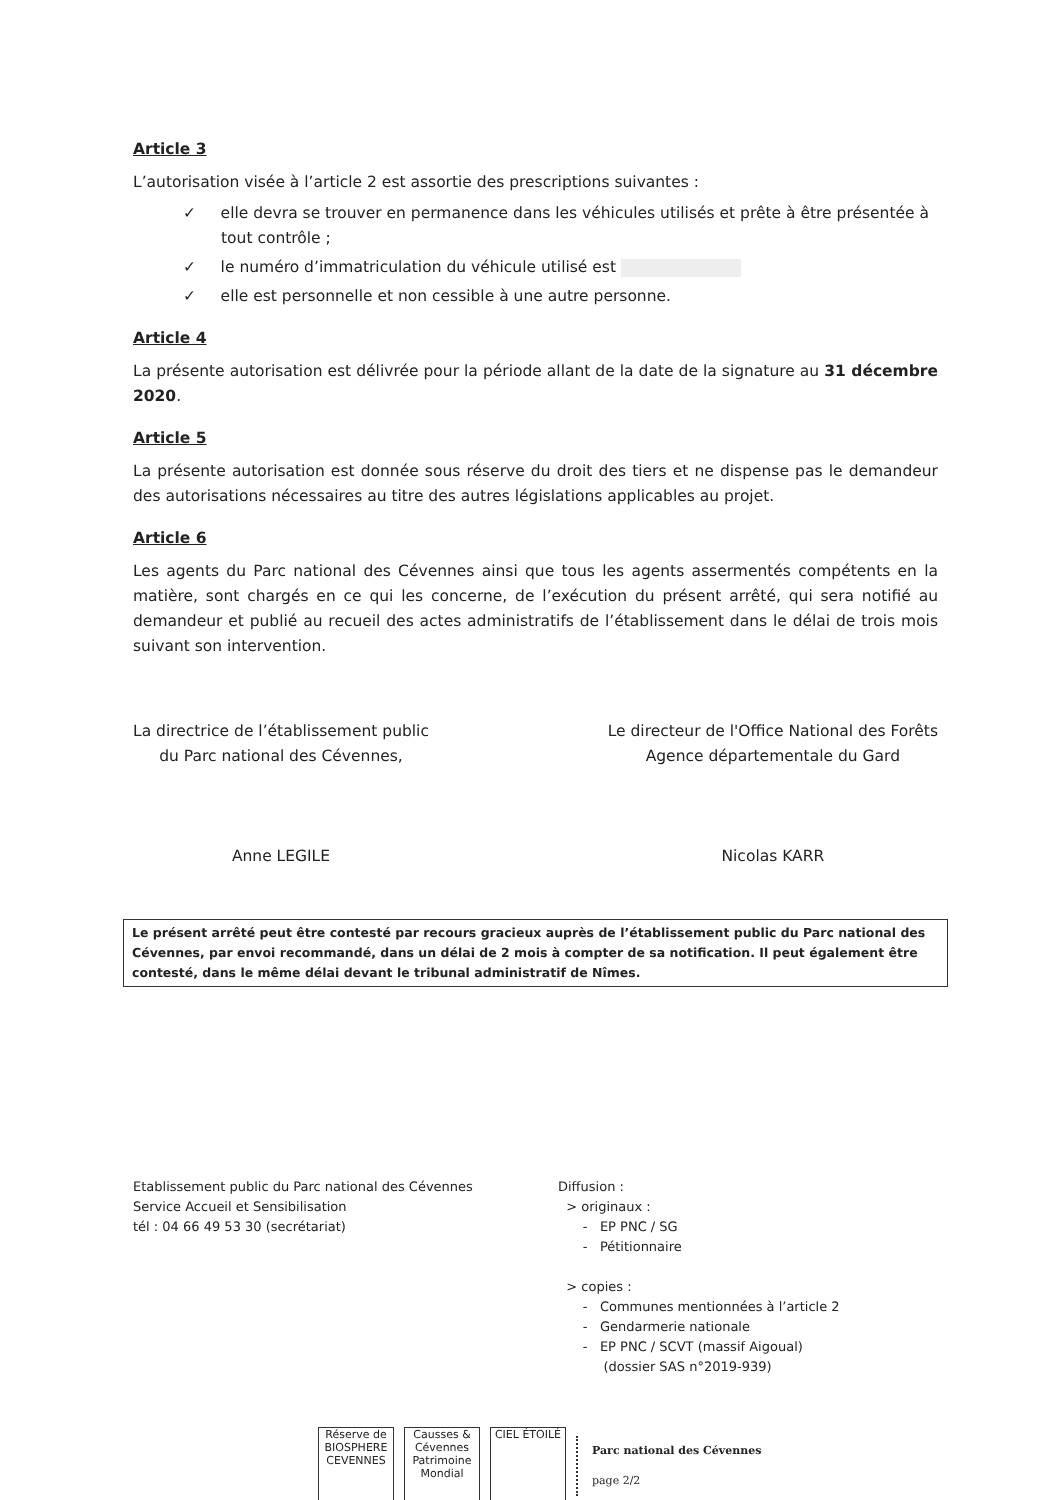Article 3
L’autorisation visée à l’article 2 est assortie des prescriptions suivantes :
✓ elle devra se trouver en permanence dans les véhicules utilisés et prête à être présentée à tout contrôle ;
✓ le numéro d’immatriculation du véhicule utilisé est
✓ elle est personnelle et non cessible à une autre personne.
Article 4
La présente autorisation est délivrée pour la période allant de la date de la signature au 31 décembre 2020.
Article 5
La présente autorisation est donnée sous réserve du droit des tiers et ne dispense pas le demandeur des autorisations nécessaires au titre des autres législations applicables au projet.
Article 6
Les agents du Parc national des Cévennes ainsi que tous les agents assermentés compétents en la matière, sont chargés en ce qui les concerne, de l’exécution du présent arrêté, qui sera notifié au demandeur et publié au recueil des actes administratifs de l’établissement dans le délai de trois mois suivant son intervention.
La directrice de l’établissement public
du Parc national des Cévennes,
Anne LEGILE
Le directeur de l'Office National des Forêts
Agence départementale du Gard
Nicolas KARR
Le présent arrêté peut être contesté par recours gracieux auprès de l’établissement public du Parc national des Cévennes, par envoi recommandé, dans un délai de 2 mois à compter de sa notification. Il peut également être contesté, dans le même délai devant le tribunal administratif de Nîmes.
Etablissement public du Parc national des Cévennes
Service Accueil et Sensibilisation
tél : 04 66 49 53 30 (secrétariat)
Diffusion :
> originaux :
- EP PNC / SG
- Pétitionnaire
> copies :
- Communes mentionnées à l’article 2
- Gendarmerie nationale
- EP PNC / SCVT (massif Aigoual)
(dossier SAS n°2019-939)
Réserve de BIOSPHERE
CEVENNES
Causses & Cévennes
Patrimoine Mondial
CIEL ÉTOILÉ
Parc national des Cévennes
page 2/2